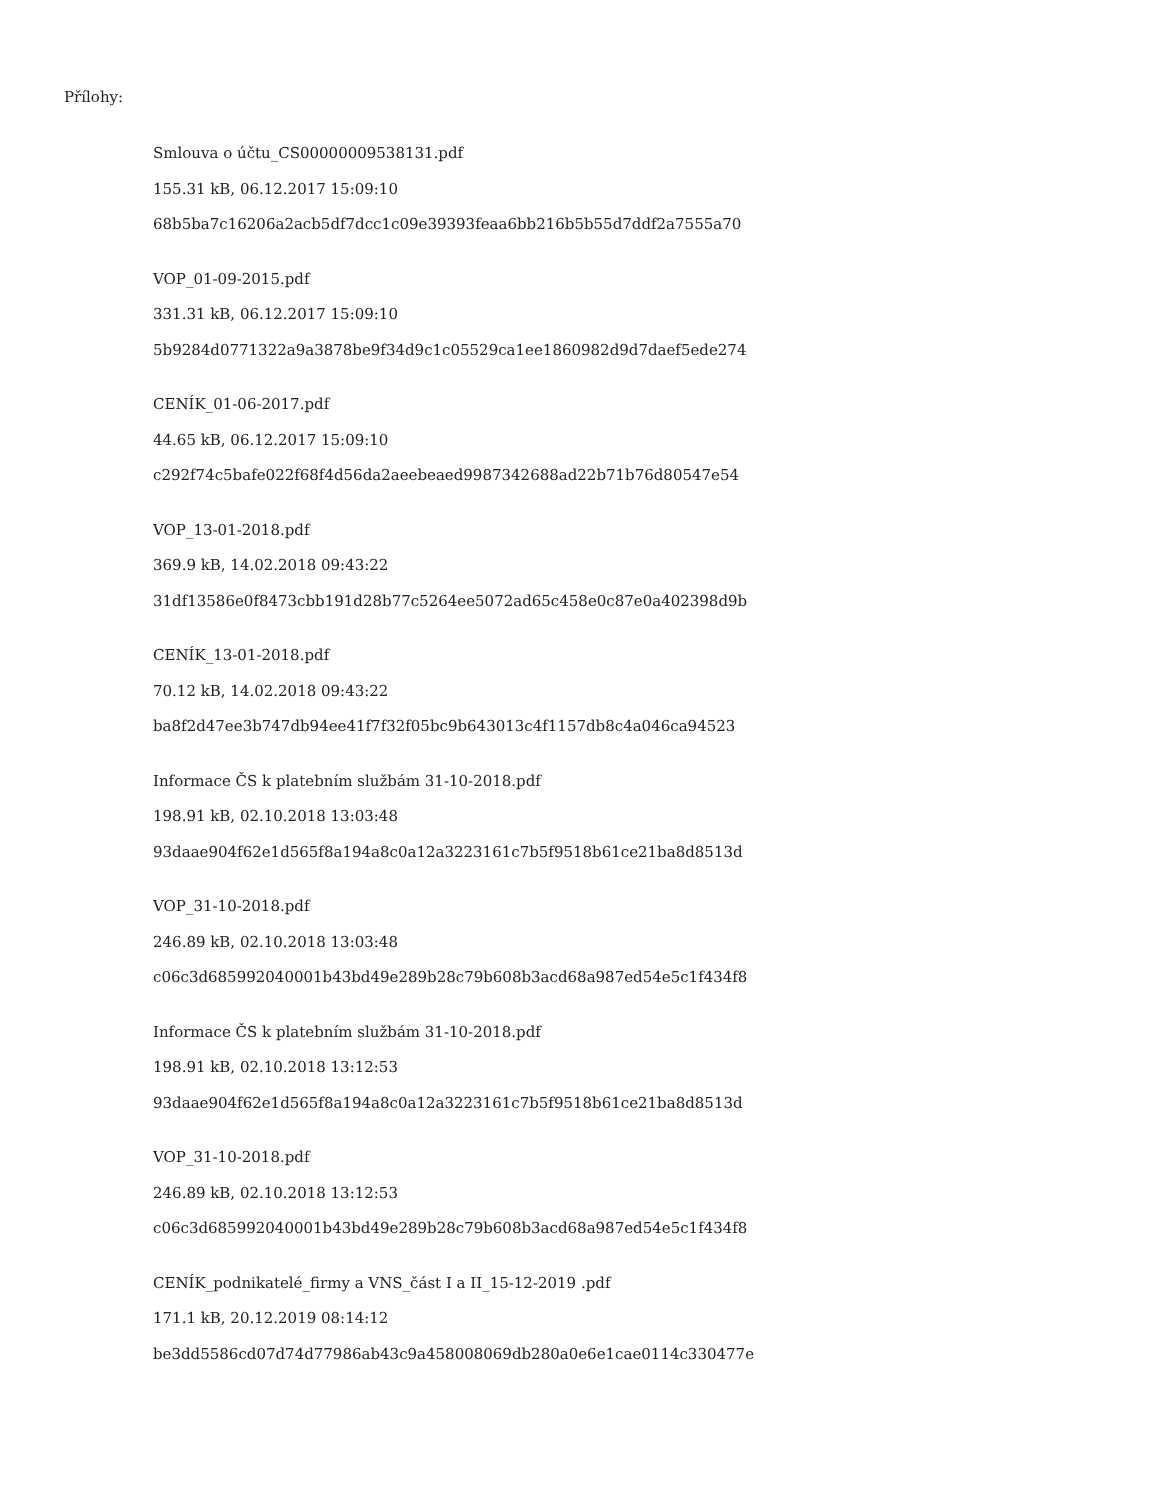Přílohy:
Smlouva o účtu_CS00000009538131.pdf
155.31 kB, 06.12.2017 15:09:10
68b5ba7c16206a2acb5df7dcc1c09e39393feaa6bb216b5b55d7ddf2a7555a70
VOP_01-09-2015.pdf
331.31 kB, 06.12.2017 15:09:10
5b9284d0771322a9a3878be9f34d9c1c05529ca1ee1860982d9d7daef5ede274
CENÍK_01-06-2017.pdf
44.65 kB, 06.12.2017 15:09:10
c292f74c5bafe022f68f4d56da2aeebeaed9987342688ad22b71b76d80547e54
VOP_13-01-2018.pdf
369.9 kB, 14.02.2018 09:43:22
31df13586e0f8473cbb191d28b77c5264ee5072ad65c458e0c87e0a402398d9b
CENÍK_13-01-2018.pdf
70.12 kB, 14.02.2018 09:43:22
ba8f2d47ee3b747db94ee41f7f32f05bc9b643013c4f1157db8c4a046ca94523
Informace ČS k platebním službám 31-10-2018.pdf
198.91 kB, 02.10.2018 13:03:48
93daae904f62e1d565f8a194a8c0a12a3223161c7b5f9518b61ce21ba8d8513d
VOP_31-10-2018.pdf
246.89 kB, 02.10.2018 13:03:48
c06c3d685992040001b43bd49e289b28c79b608b3acd68a987ed54e5c1f434f8
Informace ČS k platebním službám 31-10-2018.pdf
198.91 kB, 02.10.2018 13:12:53
93daae904f62e1d565f8a194a8c0a12a3223161c7b5f9518b61ce21ba8d8513d
VOP_31-10-2018.pdf
246.89 kB, 02.10.2018 13:12:53
c06c3d685992040001b43bd49e289b28c79b608b3acd68a987ed54e5c1f434f8
CENÍK_podnikatelé_firmy a VNS_část I a II_15-12-2019 .pdf
171.1 kB, 20.12.2019 08:14:12
be3dd5586cd07d74d77986ab43c9a458008069db280a0e6e1cae0114c330477e